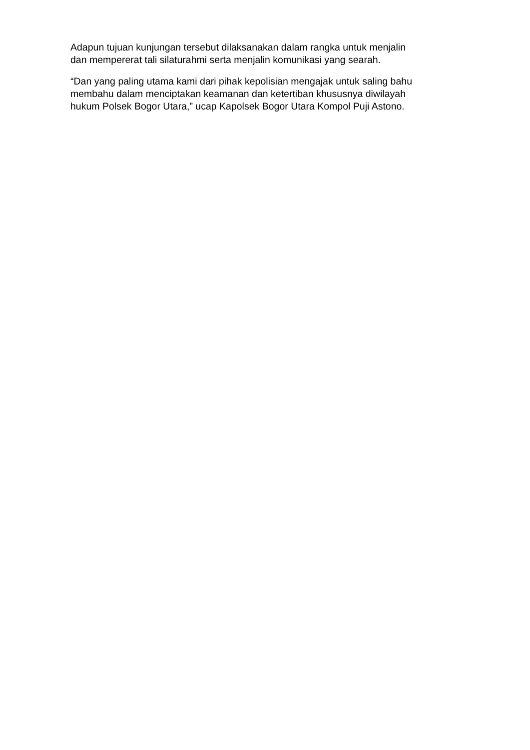Adapun tujuan kunjungan tersebut dilaksanakan dalam rangka untuk menjalin
dan mempererat tali silaturahmi serta menjalin komunikasi yang searah.
“Dan yang paling utama kami dari pihak kepolisian mengajak untuk saling bahu
membahu dalam menciptakan keamanan dan ketertiban khususnya diwilayah
hukum Polsek Bogor Utara,” ucap Kapolsek Bogor Utara Kompol Puji Astono.